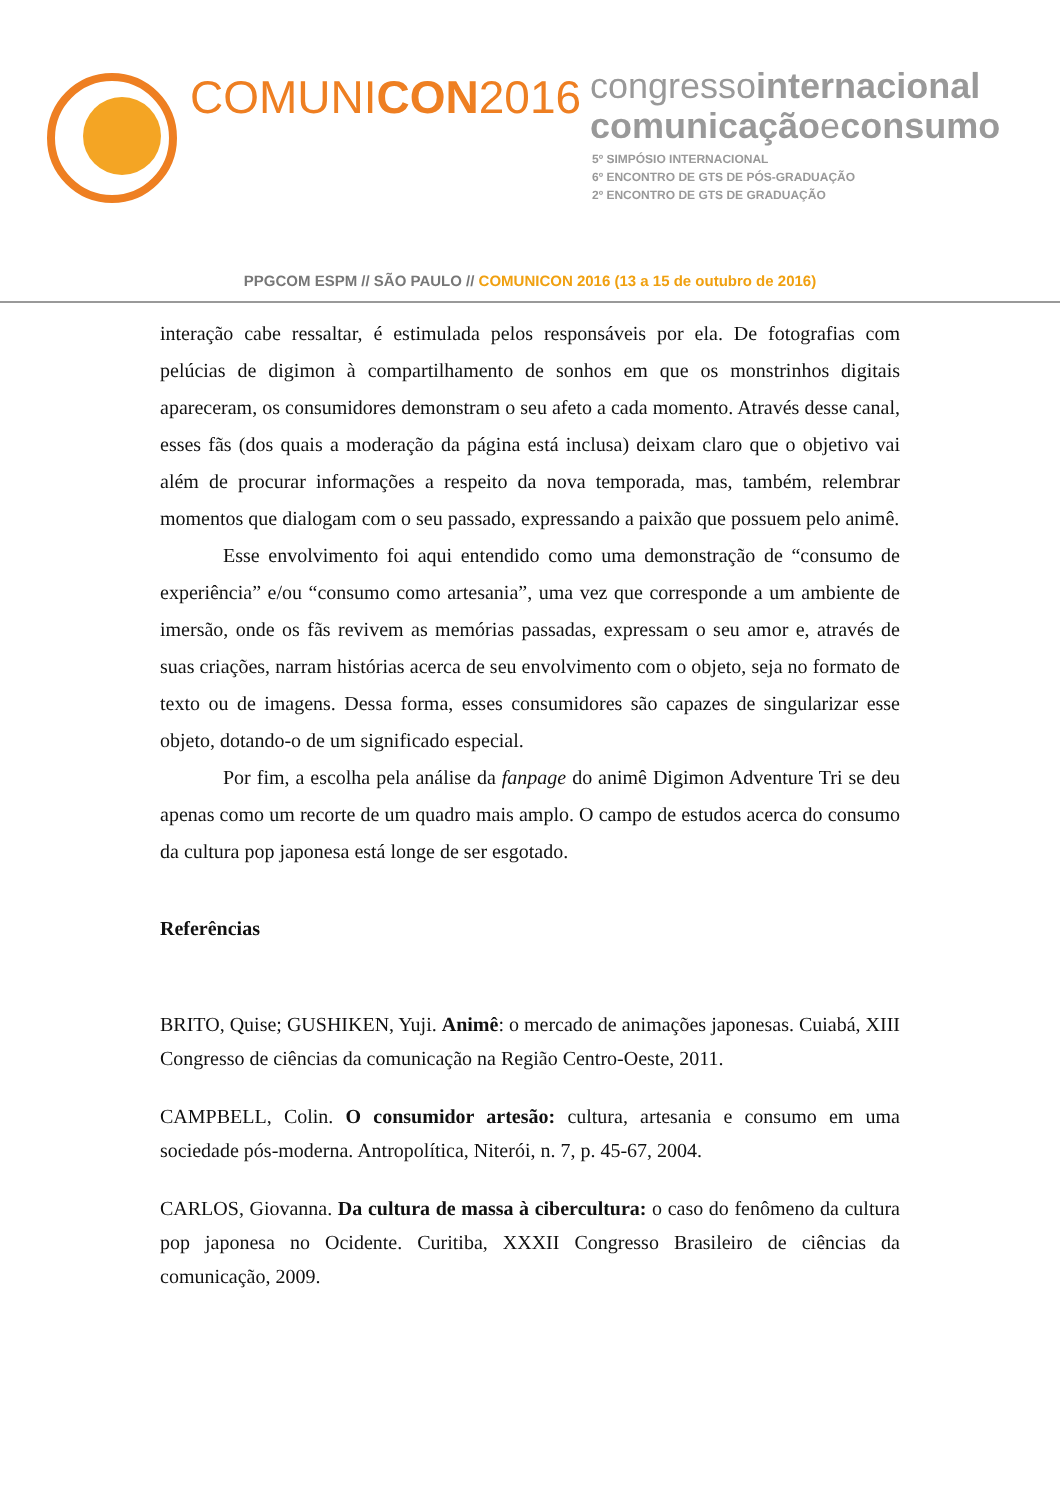COMUNICON2016
congressointernacional
comunicaçãoeconsumo
5º SIMPÓSIO INTERNACIONAL
6º ENCONTRO DE GTS DE PÓS-GRADUAÇÃO
2º ENCONTRO DE GTS DE GRADUAÇÃO
PPGCOM ESPM // SÃO PAULO // COMUNICON 2016 (13 a 15 de outubro de 2016)
interação cabe ressaltar, é estimulada pelos responsáveis por ela. De fotografias com pelúcias de digimon à compartilhamento de sonhos em que os monstrinhos digitais apareceram, os consumidores demonstram o seu afeto a cada momento. Através desse canal, esses fãs (dos quais a moderação da página está inclusa) deixam claro que o objetivo vai além de procurar informações a respeito da nova temporada, mas, também, relembrar momentos que dialogam com o seu passado, expressando a paixão que possuem pelo animê.
Esse envolvimento foi aqui entendido como uma demonstração de “consumo de experiência” e/ou “consumo como artesania”, uma vez que corresponde a um ambiente de imersão, onde os fãs revivem as memórias passadas, expressam o seu amor e, através de suas criações, narram histórias acerca de seu envolvimento com o objeto, seja no formato de texto ou de imagens. Dessa forma, esses consumidores são capazes de singularizar esse objeto, dotando-o de um significado especial.
Por fim, a escolha pela análise da fanpage do animê Digimon Adventure Tri se deu apenas como um recorte de um quadro mais amplo. O campo de estudos acerca do consumo da cultura pop japonesa está longe de ser esgotado.
Referências
BRITO, Quise; GUSHIKEN, Yuji. Animê: o mercado de animações japonesas. Cuiabá, XIII Congresso de ciências da comunicação na Região Centro-Oeste, 2011.
CAMPBELL, Colin. O consumidor artesão: cultura, artesania e consumo em uma sociedade pós-moderna. Antropolítica, Niterói, n. 7, p. 45-67, 2004.
CARLOS, Giovanna. Da cultura de massa à cibercultura: o caso do fenômeno da cultura pop japonesa no Ocidente. Curitiba, XXXII Congresso Brasileiro de ciências da comunicação, 2009.